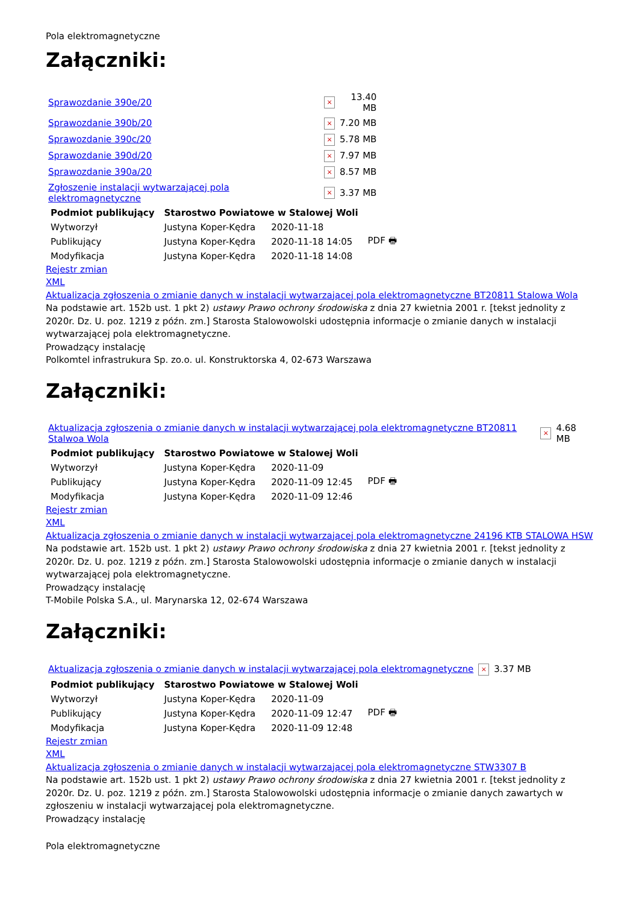Pola elektromagnetyczne
Załączniki:
| Sprawozdanie 390e/20 | × | 13.40 MB |
| Sprawozdanie 390b/20 | × | 7.20 MB |
| Sprawozdanie 390c/20 | × | 5.78 MB |
| Sprawozdanie 390d/20 | × | 7.97 MB |
| Sprawozdanie 390a/20 | × | 8.57 MB |
| Zgłoszenie instalacji wytwarzającej pola elektromagnetyczne | × | 3.37 MB |
| Podmiot publikujący | Starostwo Powiatowe w Stalowej Woli | | |
| Wytworzył | Justyna Koper-Kędra | 2020-11-18 | PDF 🖶 |
| Publikujący | Justyna Koper-Kędra | 2020-11-18 14:05 | |
| Modyfikacja | Justyna Koper-Kędra | 2020-11-18 14:08 | |
Rejestr zmian
XML
Aktualizacja zgłoszenia o zmianie danych w instalacji wytwarzającej pola elektromagnetyczne BT20811 Stalowa Wola
Na podstawie art. 152b ust. 1 pkt 2) ustawy Prawo ochrony środowiska z dnia 27 kwietnia 2001 r. [tekst jednolity z 2020r. Dz. U. poz. 1219 z późn. zm.] Starosta Stalowowolski udostępnia informacje o zmianie danych w instalacji wytwarzającej pola elektromagnetyczne.
Prowadzący instalację
Polkomtel infrastrukura Sp. zo.o. ul. Konstruktorska 4, 02-673 Warszawa
Załączniki:
| Aktualizacja zgłoszenia o zmianie danych w instalacji wytwarzającej pola elektromagnetyczne BT20811 Stalwoa Wola | × | 4.68 MB |
| Podmiot publikujący | Starostwo Powiatowe w Stalowej Woli | | |
| Wytworzył | Justyna Koper-Kędra | 2020-11-09 | PDF 🖶 |
| Publikujący | Justyna Koper-Kędra | 2020-11-09 12:45 | |
| Modyfikacja | Justyna Koper-Kędra | 2020-11-09 12:46 | |
Rejestr zmian
XML
Aktualizacja zgłoszenia o zmianie danych w instalacji wytwarzającej pola elektromagnetyczne 24196 KTB STALOWA HSW
Na podstawie art. 152b ust. 1 pkt 2) ustawy Prawo ochrony środowiska z dnia 27 kwietnia 2001 r. [tekst jednolity z 2020r. Dz. U. poz. 1219 z późn. zm.] Starosta Stalowowolski udostępnia informacje o zmianie danych w instalacji wytwarzającej pola elektromagnetyczne.
Prowadzący instalację
T-Mobile Polska S.A., ul. Marynarska 12, 02-674 Warszawa
Załączniki:
| Aktualizacja zgłoszenia o zmianie danych w instalacji wytwarzającej pola elektromagnetyczne | × | 3.37 MB |
| Podmiot publikujący | Starostwo Powiatowe w Stalowej Woli | | |
| Wytworzył | Justyna Koper-Kędra | 2020-11-09 | PDF 🖶 |
| Publikujący | Justyna Koper-Kędra | 2020-11-09 12:47 | |
| Modyfikacja | Justyna Koper-Kędra | 2020-11-09 12:48 | |
Rejestr zmian
XML
Aktualizacja zgłoszenia o zmianie danych w instalacji wytwarzającej pola elektromagnetyczne STW3307 B
Na podstawie art. 152b ust. 1 pkt 2) ustawy Prawo ochrony środowiska z dnia 27 kwietnia 2001 r. [tekst jednolity z 2020r. Dz. U. poz. 1219 z późn. zm.] Starosta Stalowowolski udostępnia informacje o zmianie danych zawartych w zgłoszeniu w instalacji wytwarzającej pola elektromagnetyczne.
Prowadzący instalację
Pola elektromagnetyczne